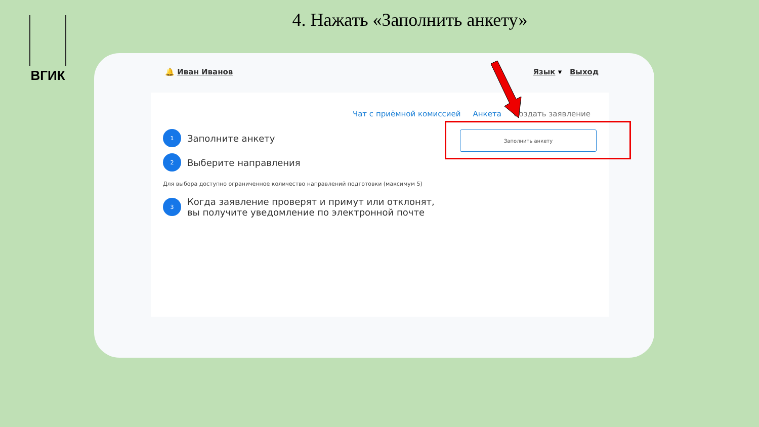ВГИК
4. Нажать «Заполнить анкету»
🔔 Иван Иванов Язык ▾ Выход
Чат с приёмной комиссией Анкета Создать заявление
Заполнить анкету
1
Заполните анкету
2
Выберите направления
Для выбора доступно ограниченное количество направлений подготовки (максимум 5)
3
Когда заявление проверят и примут или отклонят, вы получите уведомление по электронной почте